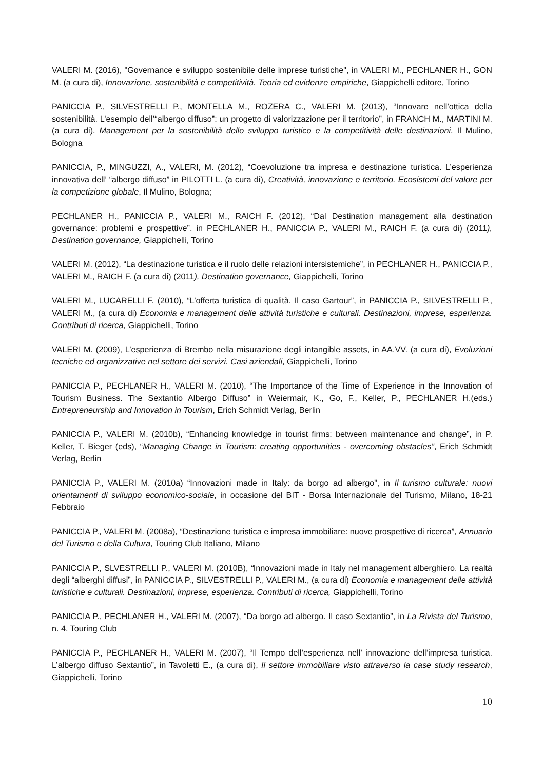VALERI M. (2016), "Governance e sviluppo sostenibile delle imprese turistiche", in VALERI M., PECHLANER H., GON M. (a cura di), Innovazione, sostenibilità e competitività. Teoria ed evidenze empiriche, Giappichelli editore, Torino
PANICCIA P., SILVESTRELLI P., MONTELLA M., ROZERA C., VALERI M. (2013), “Innovare nell’ottica della sostenibilità. L’esempio dell’“albergo diffuso”: un progetto di valorizzazione per il territorio”, in FRANCH M., MARTINI M. (a cura di), Management per la sostenibilità dello sviluppo turistico e la competitività delle destinazioni, Il Mulino, Bologna
PANICCIA, P., MINGUZZI, A., VALERI, M. (2012), “Coevoluzione tra impresa e destinazione turistica. L’esperienza innovativa dell’ “albergo diffuso” in PILOTTI L. (a cura di), Creatività, innovazione e territorio. Ecosistemi del valore per la competizione globale, Il Mulino, Bologna;
PECHLANER H., PANICCIA P., VALERI M., RAICH F. (2012), “Dal Destination management alla destination governance: problemi e prospettive”, in PECHLANER H., PANICCIA P., VALERI M., RAICH F. (a cura di) (2011), Destination governance, Giappichelli, Torino
VALERI M. (2012), “La destinazione turistica e il ruolo delle relazioni intersistemiche”, in PECHLANER H., PANICCIA P., VALERI M., RAICH F. (a cura di) (2011), Destination governance, Giappichelli, Torino
VALERI M., LUCARELLI F. (2010), “L’offerta turistica di qualità. Il caso Gartour”, in PANICCIA P., SILVESTRELLI P., VALERI M., (a cura di) Economia e management delle attività turistiche e culturali. Destinazioni, imprese, esperienza. Contributi di ricerca, Giappichelli, Torino
VALERI M. (2009), L’esperienza di Brembo nella misurazione degli intangible assets, in AA.VV. (a cura di), Evoluzioni tecniche ed organizzative nel settore dei servizi. Casi aziendali, Giappichelli, Torino
PANICCIA P., PECHLANER H., VALERI M. (2010), “The Importance of the Time of Experience in the Innovation of Tourism Business. The Sextantio Albergo Diffuso” in Weiermair, K., Go, F., Keller, P., PECHLANER H.(eds.) Entrepreneurship and Innovation in Tourism, Erich Schmidt Verlag, Berlin
PANICCIA P., VALERI M. (2010b), “Enhancing knowledge in tourist firms: between maintenance and change”, in P. Keller, T. Bieger (eds), “Managing Change in Tourism: creating opportunities - overcoming obstacles”, Erich Schmidt Verlag, Berlin
PANICCIA P., VALERI M. (2010a) “Innovazioni made in Italy: da borgo ad albergo”, in Il turismo culturale: nuovi orientamenti di sviluppo economico-sociale, in occasione del BIT - Borsa Internazionale del Turismo, Milano, 18-21 Febbraio
PANICCIA P., VALERI M. (2008a), “Destinazione turistica e impresa immobiliare: nuove prospettive di ricerca”, Annuario del Turismo e della Cultura, Touring Club Italiano, Milano
PANICCIA P., SLVESTRELLI P., VALERI M. (2010B), “Innovazioni made in Italy nel management alberghiero. La realtà degli “alberghi diffusi”, in PANICCIA P., SILVESTRELLI P., VALERI M., (a cura di) Economia e management delle attività turistiche e culturali. Destinazioni, imprese, esperienza. Contributi di ricerca, Giappichelli, Torino
PANICCIA P., PECHLANER H., VALERI M. (2007), “Da borgo ad albergo. Il caso Sextantio”, in La Rivista del Turismo, n. 4, Touring Club
PANICCIA P., PECHLANER H., VALERI M. (2007), “Il Tempo dell’esperienza nell’ innovazione dell’impresa turistica. L’albergo diffuso Sextantio”, in Tavoletti E., (a cura di), Il settore immobiliare visto attraverso la case study research, Giappichelli, Torino
10